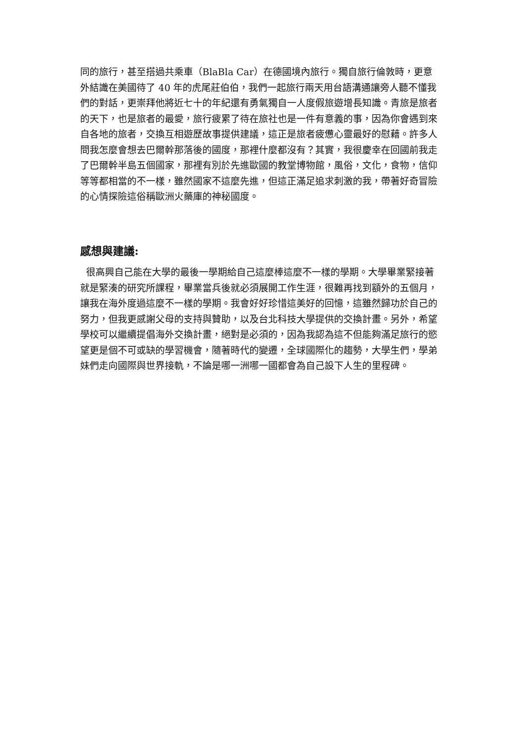同的旅行，甚至搭過共乘車（BlaBla Car）在德國境內旅行。獨自旅行倫敦時，更意外結識在美國待了 40 年的虎尾莊伯伯，我們一起旅行兩天用台語溝通讓旁人聽不懂我們的對話，更崇拜他將近七十的年紀還有勇氣獨自一人度假旅遊增長知識。青旅是旅者的天下，也是旅者的最愛，旅行疲累了待在旅社也是一件有意義的事，因為你會遇到來自各地的旅者，交換互相遊歷故事提供建議，這正是旅者疲憊心靈最好的慰藉。許多人問我怎麼會想去巴爾幹那落後的國度，那裡什麼都沒有？其實，我很慶幸在回國前我走了巴爾幹半島五個國家，那裡有別於先進歐國的教堂博物館，風俗，文化，食物，信仰等等都相當的不一樣，雖然國家不這麼先進，但這正滿足追求刺激的我，帶著好奇冒險的心情探險這俗稱歐洲火藥庫的神秘國度。
感想與建議:
很高興自己能在大學的最後一學期給自己這麼棒這麼不一樣的學期。大學畢業緊接著就是緊湊的研究所課程，畢業當兵後就必須展開工作生涯，很難再找到額外的五個月，讓我在海外度過這麼不一樣的學期。我會好好珍惜這美好的回憶，這雖然歸功於自己的努力，但我更感謝父母的支持與贊助，以及台北科技大學提供的交換計畫。另外，希望學校可以繼續提倡海外交換計畫，絕對是必須的，因為我認為這不但能夠滿足旅行的慾望更是個不可或缺的學習機會，隨著時代的變遷，全球國際化的趨勢，大學生們，學弟妹們走向國際與世界接軌，不論是哪一洲哪一國都會為自己設下人生的里程碑。